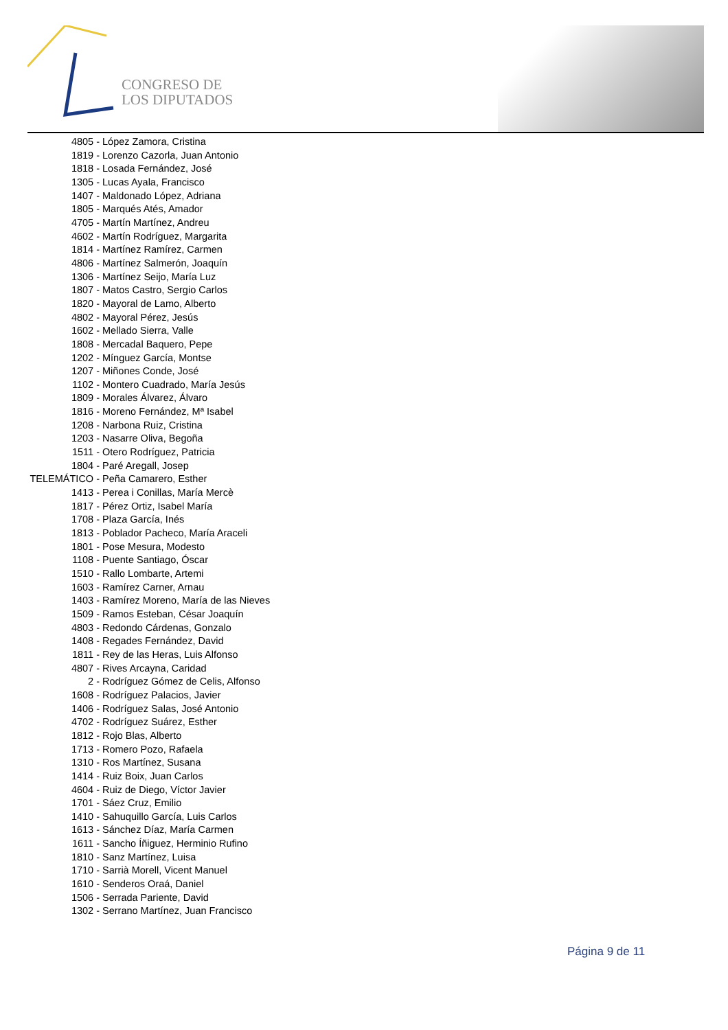CONGRESO DE
LOS DIPUTADOS
4805 - López Zamora, Cristina
1819 - Lorenzo Cazorla, Juan Antonio
1818 - Losada Fernández, José
1305 - Lucas Ayala, Francisco
1407 - Maldonado López, Adriana
1805 - Marqués Atés, Amador
4705 - Martín Martínez, Andreu
4602 - Martín Rodríguez, Margarita
1814 - Martínez Ramírez, Carmen
4806 - Martínez Salmerón, Joaquín
1306 - Martínez Seijo, María Luz
1807 - Matos Castro, Sergio Carlos
1820 - Mayoral de Lamo, Alberto
4802 - Mayoral Pérez, Jesús
1602 - Mellado Sierra, Valle
1808 - Mercadal Baquero, Pepe
1202 - Mínguez García, Montse
1207 - Miñones Conde, José
1102 - Montero Cuadrado, María Jesús
1809 - Morales Álvarez, Álvaro
1816 - Moreno Fernández, Mª Isabel
1208 - Narbona Ruiz, Cristina
1203 - Nasarre Oliva, Begoña
1511 - Otero Rodríguez, Patricia
1804 - Paré Aregall, Josep
TELEMÁTICO - Peña Camarero, Esther
1413 - Perea i Conillas, María Mercè
1817 - Pérez Ortiz, Isabel María
1708 - Plaza García, Inés
1813 - Poblador Pacheco, María Araceli
1801 - Pose Mesura, Modesto
1108 - Puente Santiago, Óscar
1510 - Rallo Lombarte, Artemi
1603 - Ramírez Carner, Arnau
1403 - Ramírez Moreno, María de las Nieves
1509 - Ramos Esteban, César Joaquín
4803 - Redondo Cárdenas, Gonzalo
1408 - Regades Fernández, David
1811 - Rey de las Heras, Luis Alfonso
4807 - Rives Arcayna, Caridad
2 - Rodríguez Gómez de Celis, Alfonso
1608 - Rodríguez Palacios, Javier
1406 - Rodríguez Salas, José Antonio
4702 - Rodríguez Suárez, Esther
1812 - Rojo Blas, Alberto
1713 - Romero Pozo, Rafaela
1310 - Ros Martínez, Susana
1414 - Ruiz Boix, Juan Carlos
4604 - Ruiz de Diego, Víctor Javier
1701 - Sáez Cruz, Emilio
1410 - Sahuquillo García, Luis Carlos
1613 - Sánchez Díaz, María Carmen
1611 - Sancho Íñiguez, Herminio Rufino
1810 - Sanz Martínez, Luisa
1710 - Sarrià Morell, Vicent Manuel
1610 - Senderos Oraá, Daniel
1506 - Serrada Pariente, David
1302 - Serrano Martínez, Juan Francisco
Página 9 de 11